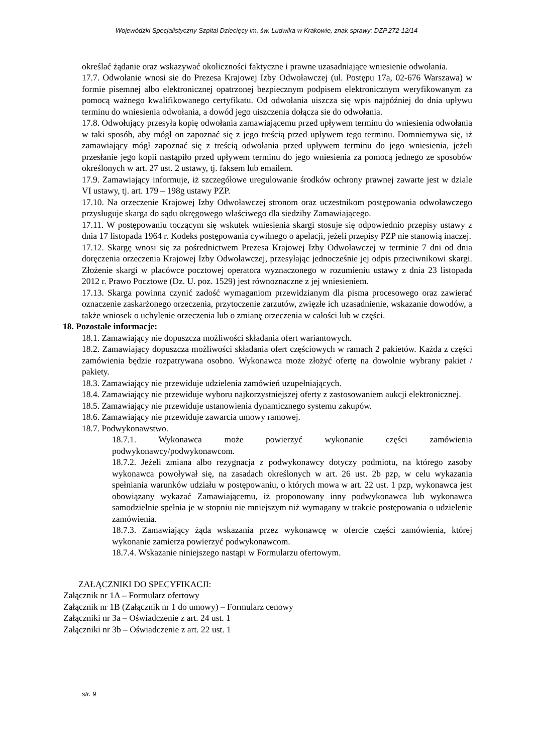Wojewódzki Specjalistyczny Szpital Dziecięcy im. św. Ludwika w Krakowie, znak sprawy: DZP.272-12/14
określać żądanie oraz wskazywać okoliczności faktyczne i prawne uzasadniające wniesienie odwołania.
17.7. Odwołanie wnosi sie do Prezesa Krajowej Izby Odwoławczej (ul. Postępu 17a, 02-676 Warszawa) w formie pisemnej albo elektronicznej opatrzonej bezpiecznym podpisem elektronicznym weryfikowanym za pomocą ważnego kwalifikowanego certyfikatu. Od odwołania uiszcza się wpis najpóźniej do dnia upływu terminu do wniesienia odwołania, a dowód jego uiszczenia dołącza sie do odwołania.
17.8. Odwołujący przesyła kopię odwołania zamawiającemu przed upływem terminu do wniesienia odwołania w taki sposób, aby mógł on zapoznać się z jego treścią przed upływem tego terminu. Domniemywa się, iż zamawiający mógł zapoznać się z treścią odwołania przed upływem terminu do jego wniesienia, jeżeli przesłanie jego kopii nastąpiło przed upływem terminu do jego wniesienia za pomocą jednego ze sposobów określonych w art. 27 ust. 2 ustawy, tj. faksem lub emailem.
17.9. Zamawiający informuje, iż szczegółowe uregulowanie środków ochrony prawnej zawarte jest w dziale VI ustawy, tj. art. 179 – 198g ustawy PZP.
17.10. Na orzeczenie Krajowej Izby Odwoławczej stronom oraz uczestnikom postępowania odwoławczego przysługuje skarga do sądu okręgowego właściwego dla siedziby Zamawiającego.
17.11. W postępowaniu toczącym się wskutek wniesienia skargi stosuje się odpowiednio przepisy ustawy z dnia 17 listopada 1964 r. Kodeks postępowania cywilnego o apelacji, jeżeli przepisy PZP nie stanowią inaczej.
17.12. Skargę wnosi się za pośrednictwem Prezesa Krajowej Izby Odwoławczej w terminie 7 dni od dnia doręczenia orzeczenia Krajowej Izby Odwoławczej, przesyłając jednocześnie jej odpis przeciwnikowi skargi. Złożenie skargi w placówce pocztowej operatora wyznaczonego w rozumieniu ustawy z dnia 23 listopada 2012 r. Prawo Pocztowe (Dz. U. poz. 1529) jest równoznaczne z jej wniesieniem.
17.13. Skarga powinna czynić zadość wymaganiom przewidzianym dla pisma procesowego oraz zawierać oznaczenie zaskarżonego orzeczenia, przytoczenie zarzutów, zwięzłe ich uzasadnienie, wskazanie dowodów, a także wniosek o uchylenie orzeczenia lub o zmianę orzeczenia w całości lub w części.
18. Pozostałe informacje:
18.1. Zamawiający nie dopuszcza możliwości składania ofert wariantowych.
18.2. Zamawiający dopuszcza możliwości składania ofert częściowych w ramach 2 pakietów. Każda z części zamówienia będzie rozpatrywana osobno. Wykonawca może złożyć ofertę na dowolnie wybrany pakiet / pakiety.
18.3. Zamawiający nie przewiduje udzielenia zamówień uzupełniających.
18.4. Zamawiający nie przewiduje wyboru najkorzystniejszej oferty z zastosowaniem aukcji elektronicznej.
18.5. Zamawiający nie przewiduje ustanowienia dynamicznego systemu zakupów.
18.6. Zamawiający nie przewiduje zawarcia umowy ramowej.
18.7. Podwykonawstwo.
18.7.1. Wykonawca może powierzyć wykonanie części zamówienia podwykonawcy/podwykonawcom.
18.7.2. Jeżeli zmiana albo rezygnacja z podwykonawcy dotyczy podmiotu, na którego zasoby wykonawca powoływał się, na zasadach określonych w art. 26 ust. 2b pzp, w celu wykazania spełniania warunków udziału w postępowaniu, o których mowa w art. 22 ust. 1 pzp, wykonawca jest obowiązany wykazać Zamawiającemu, iż proponowany inny podwykonawca lub wykonawca samodzielnie spełnia je w stopniu nie mniejszym niż wymagany w trakcie postępowania o udzielenie zamówienia.
18.7.3. Zamawiający żąda wskazania przez wykonawcę w ofercie części zamówienia, której wykonanie zamierza powierzyć podwykonawcom.
18.7.4. Wskazanie niniejszego nastąpi w Formularzu ofertowym.
ZAŁĄCZNIKI DO SPECYFIKACJI:
Załącznik nr 1A – Formularz ofertowy
Załącznik nr 1B (Załącznik nr 1 do umowy) – Formularz cenowy
Załączniki nr 3a – Oświadczenie z art. 24 ust. 1
Załączniki nr 3b – Oświadczenie z art. 22 ust. 1
str. 9